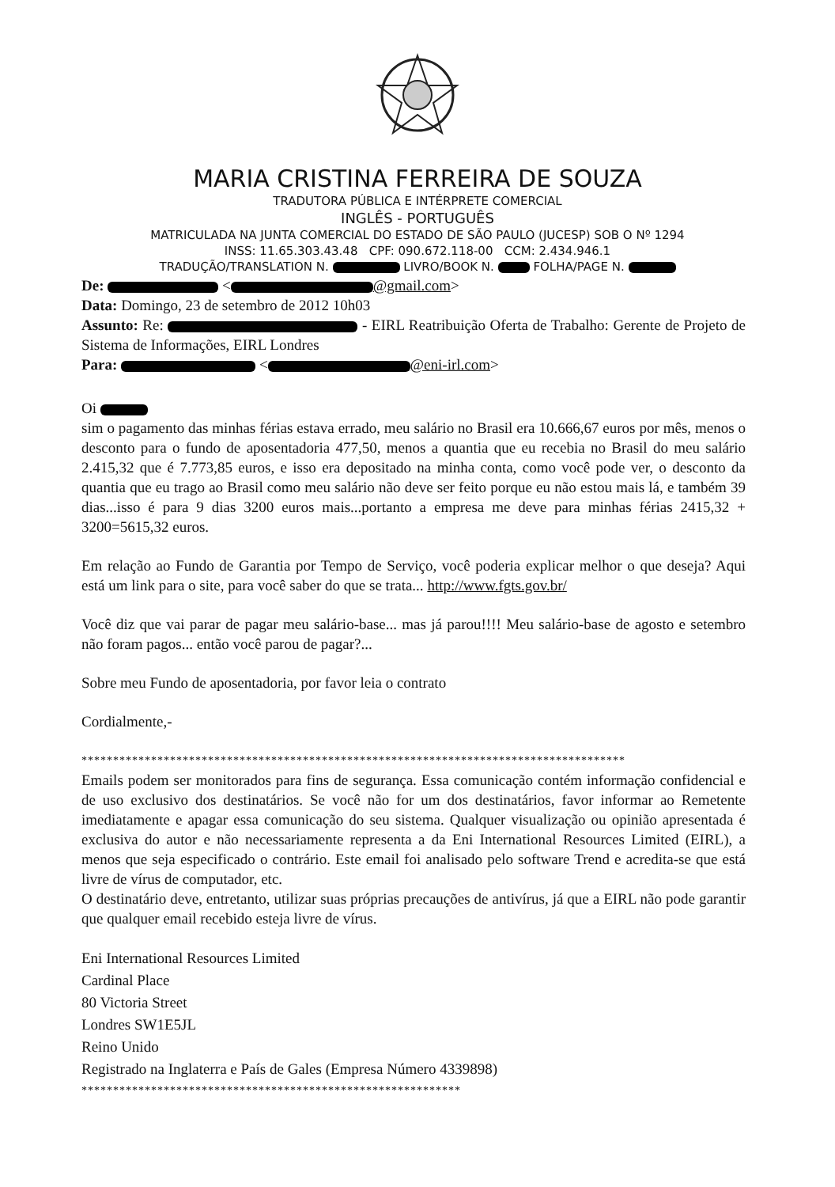MARIA CRISTINA FERREIRA DE SOUZA
TRADUTORA PÚBLICA E INTÉRPRETE COMERCIAL
INGLÊS - PORTUGUÊS
MATRICULADA NA JUNTA COMERCIAL DO ESTADO DE SÃO PAULO (JUCESP) SOB O Nº 1294
INSS: 11.65.303.43.48 CPF: 090.672.118-00 CCM: 2.434.946.1
TRADUÇÃO/TRANSLATION N. LIVRO/BOOK N. FOLHA/PAGE N.
De: < @gmail.com>
Data: Domingo, 23 de setembro de 2012 10h03
Assunto: Re: - EIRL Reatribuição Oferta de Trabalho: Gerente de Projeto de Sistema de Informações, EIRL Londres
Para: < @eni-irl.com>
Oi
sim o pagamento das minhas férias estava errado, meu salário no Brasil era 10.666,67 euros por mês, menos o desconto para o fundo de aposentadoria 477,50, menos a quantia que eu recebia no Brasil do meu salário 2.415,32 que é 7.773,85 euros, e isso era depositado na minha conta, como você pode ver, o desconto da quantia que eu trago ao Brasil como meu salário não deve ser feito porque eu não estou mais lá, e também 39 dias...isso é para 9 dias 3200 euros mais...portanto a empresa me deve para minhas férias 2415,32 + 3200=5615,32 euros.
Em relação ao Fundo de Garantia por Tempo de Serviço, você poderia explicar melhor o que deseja? Aqui está um link para o site, para você saber do que se trata... http://www.fgts.gov.br/
Você diz que vai parar de pagar meu salário-base... mas já parou!!!! Meu salário-base de agosto e setembro não foram pagos... então você parou de pagar?...
Sobre meu Fundo de aposentadoria, por favor leia o contrato
Cordialmente,-
**************************************************************************************
Emails podem ser monitorados para fins de segurança. Essa comunicação contém informação confidencial e de uso exclusivo dos destinatários. Se você não for um dos destinatários, favor informar ao Remetente imediatamente e apagar essa comunicação do seu sistema. Qualquer visualização ou opinião apresentada é exclusiva do autor e não necessariamente representa a da Eni International Resources Limited (EIRL), a menos que seja especificado o contrário. Este email foi analisado pelo software Trend e acredita-se que está livre de vírus de computador, etc.
O destinatário deve, entretanto, utilizar suas próprias precauções de antivírus, já que a EIRL não pode garantir que qualquer email recebido esteja livre de vírus.
Eni International Resources Limited
Cardinal Place
80 Victoria Street
Londres SW1E5JL
Reino Unido
Registrado na Inglaterra e País de Gales (Empresa Número 4339898)
************************************************************